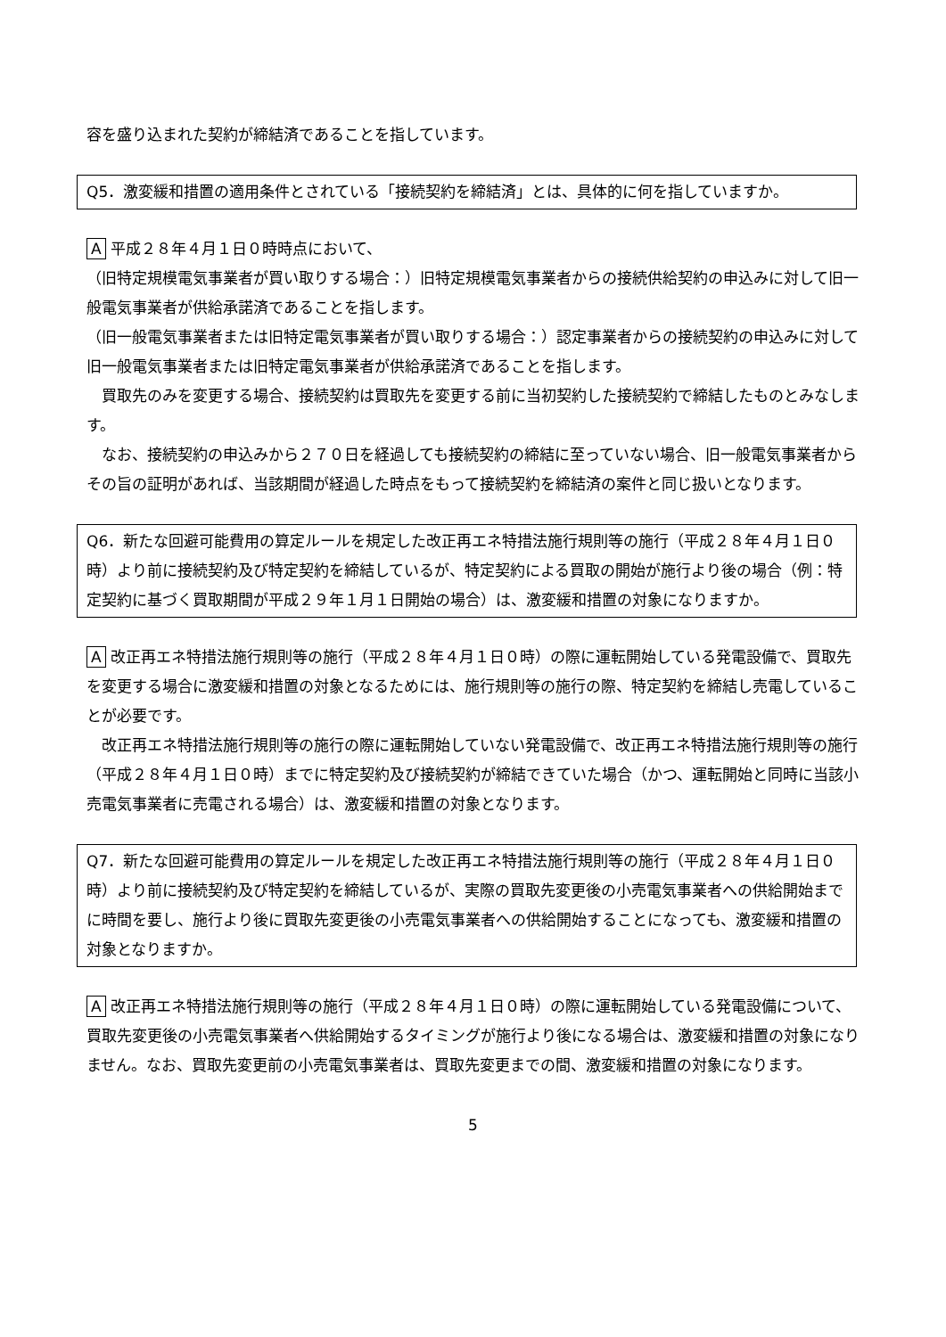容を盛り込まれた契約が締結済であることを指しています。
Q5．激変緩和措置の適用条件とされている「接続契約を締結済」とは、具体的に何を指していますか。
A 平成２８年４月１日０時時点において、
（旧特定規模電気事業者が買い取りする場合：）旧特定規模電気事業者からの接続供給契約の申込みに対して旧一般電気事業者が供給承諾済であることを指します。
（旧一般電気事業者または旧特定電気事業者が買い取りする場合：）認定事業者からの接続契約の申込みに対して旧一般電気事業者または旧特定電気事業者が供給承諾済であることを指します。
　買取先のみを変更する場合、接続契約は買取先を変更する前に当初契約した接続契約で締結したものとみなします。
　なお、接続契約の申込みから２７０日を経過しても接続契約の締結に至っていない場合、旧一般電気事業者からその旨の証明があれば、当該期間が経過した時点をもって接続契約を締結済の案件と同じ扱いとなります。
Q6．新たな回避可能費用の算定ルールを規定した改正再エネ特措法施行規則等の施行（平成２８年４月１日０時）より前に接続契約及び特定契約を締結しているが、特定契約による買取の開始が施行より後の場合（例：特定契約に基づく買取期間が平成２９年１月１日開始の場合）は、激変緩和措置の対象になりますか。
A 改正再エネ特措法施行規則等の施行（平成２８年４月１日０時）の際に運転開始している発電設備で、買取先を変更する場合に激変緩和措置の対象となるためには、施行規則等の施行の際、特定契約を締結し売電していることが必要です。
　改正再エネ特措法施行規則等の施行の際に運転開始していない発電設備で、改正再エネ特措法施行規則等の施行（平成２８年４月１日０時）までに特定契約及び接続契約が締結できていた場合（かつ、運転開始と同時に当該小売電気事業者に売電される場合）は、激変緩和措置の対象となります。
Q7．新たな回避可能費用の算定ルールを規定した改正再エネ特措法施行規則等の施行（平成２８年４月１日０時）より前に接続契約及び特定契約を締結しているが、実際の買取先変更後の小売電気事業者への供給開始までに時間を要し、施行より後に買取先変更後の小売電気事業者への供給開始することになっても、激変緩和措置の対象となりますか。
A 改正再エネ特措法施行規則等の施行（平成２８年４月１日０時）の際に運転開始している発電設備について、買取先変更後の小売電気事業者へ供給開始するタイミングが施行より後になる場合は、激変緩和措置の対象になりません。なお、買取先変更前の小売電気事業者は、買取先変更までの間、激変緩和措置の対象になります。
5